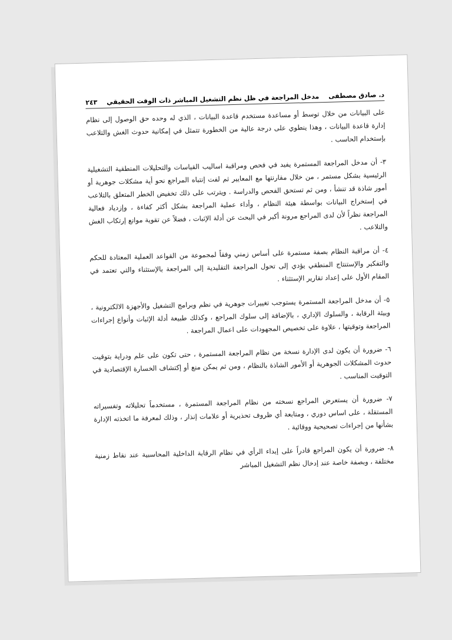د. صادق مصطفى مدخل المراجعة في ظل نظم التشغيل المباشر ذات الوقت الحقيقي ٢٤٣
على البيانات من خلال توسط أو مساعدة مستخدم قاعدة البيانات ، الذي له وحده حق الوصول إلى نظام إدارة قاعدة البيانات ، وهذا ينطوي على درجة عالية من الخطورة تتمثل في إمكانية حدوث الغش والتلاعب بإستخدام الحاسب .
٣- أن مدخل المراجعة المستمرة يفيد في فحص ومراقبة اساليب القياسات والتحليلات المنطقية التشغيلية الرئيسية بشكل مستمر ، من خلال مقارنتها مع المعايير ثم لفت إنتباه المراجع نحو أية مشكلات جوهرية أو أمور شاذة قد تنشأ ، ومن ثم تستحق الفحص والدراسة . ويترتب على ذلك تخفيض الخطر المتعلق بالتلاعب في إستخراج البيانات بواسطة هيئة النظام ، وأداء عملية المراجعة بشكل أكثر كفاءة ، وإزدياد فعالية المراجعة نظراً لأن لدى المراجع مرونة أكبر في البحث عن أدلة الإثبات ، فضلاً عن تقوية موانع إرتكاب الغش والتلاعب .
٤- أن مراقبة النظام بصفة مستمرة على أساس زمني وفقاً لمجموعة من القواعد العملية المعتادة للحكم والتفكير والإستنتاج المنطقي يؤدي إلى تحول المراجعة التقليدية إلى المراجعة بالإستثناء والتي تعتمد في المقام الأول على إعداد تقارير الإستثناء .
٥- أن مدخل المراجعة المستمرة يستوجب تغييرات جوهرية في نظم وبرامج التشغيل والأجهزة الالكترونية ، وبيئة الرقابة ، والسلوك الإداري ، بالإضافة إلى سلوك المراجع ، وكذلك طبيعة أدلة الإثبات وأنواع إجراءات المراجعة وتوقيتها ، علاوة على تخصيص المجهودات على اعمال المراجعة .
٦- ضرورة أن يكون لدى الإدارة نسخة من نظام المراجعة المستمرة ، حتى تكون على علم ودراية بتوقيت حدوث المشكلات الجوهرية أو الأمور الشاذة بالنظام ، ومن ثم يمكن منع أو إكتشاف الخسارة الإقتصادية في التوقيت المناسب .
٧- ضرورة أن يستعرض المراجع نسخته من نظام المراجعة المستمرة ، مستخدماً تحليلاته وتفسيراته المستقلة ، على اساس دوري ، ومتابعة أي ظروف تحذيرية أو علامات إنذار ، وذلك لمعرفة ما اتخذته الإدارة بشأنها من إجراءات تصحيحية ووقائية .
٨- ضرورة أن يكون المراجع قادراً على إبداء الرأي في نظام الرقابة الداخلية المحاسبية عند نقاط زمنية مختلفة ، وبصفة خاصة عند إدخال نظم التشغيل المباشر